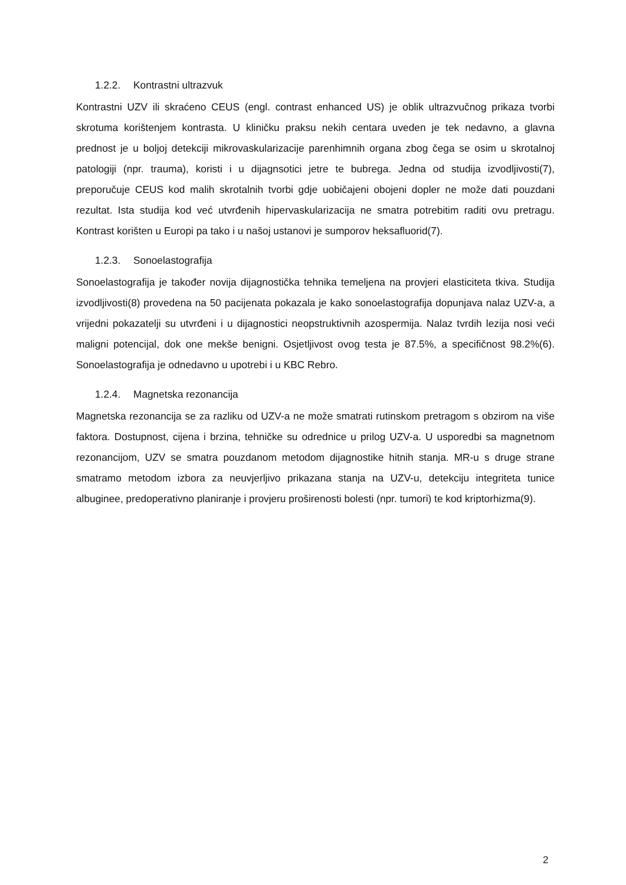1.2.2. Kontrastni ultrazvuk
Kontrastni UZV ili skraćeno CEUS (engl. contrast enhanced US) je oblik ultrazvučnog prikaza tvorbi skrotuma korištenjem kontrasta. U kliničku praksu nekih centara uveden je tek nedavno, a glavna prednost je u boljoj detekciji mikrovaskularizacije parenhimnih organa zbog čega se osim u skrotalnoj patologiji (npr. trauma), koristi i u dijagnsotici jetre te bubrega. Jedna od studija izvodljivosti(7), preporučuje CEUS kod malih skrotalnih tvorbi gdje uobičajeni obojeni dopler ne može dati pouzdani rezultat. Ista studija kod već utvrđenih hipervaskularizacija ne smatra potrebitim raditi ovu pretragu. Kontrast korišten u Europi pa tako i u našoj ustanovi je sumporov heksafluorid(7).
1.2.3. Sonoelastografija
Sonoelastografija je također novija dijagnostička tehnika temeljena na provjeri elasticiteta tkiva. Studija izvodljivosti(8) provedena na 50 pacijenata pokazala je kako sonoelastografija dopunjava nalaz UZV-a, a vrijedni pokazatelji su utvrđeni i u dijagnostici neopstruktivnih azospermija. Nalaz tvrdih lezija nosi veći maligni potencijal, dok one mekše benigni. Osjetljivost ovog testa je 87.5%, a specifičnost 98.2%(6). Sonoelastografija je odnedavno u upotrebi i u KBC Rebro.
1.2.4. Magnetska rezonancija
Magnetska rezonancija se za razliku od UZV-a ne može smatrati rutinskom pretragom s obzirom na više faktora. Dostupnost, cijena i brzina, tehničke su odrednice u prilog UZV-a. U usporedbi sa magnetnom rezonancijom, UZV se smatra pouzdanom metodom dijagnostike hitnih stanja. MR-u s druge strane smatramo metodom izbora za neuvjerljivo prikazana stanja na UZV-u, detekciju integriteta tunice albuginee, predoperativno planiranje i provjeru proširenosti bolesti (npr. tumori) te kod kriptorhizma(9).
2